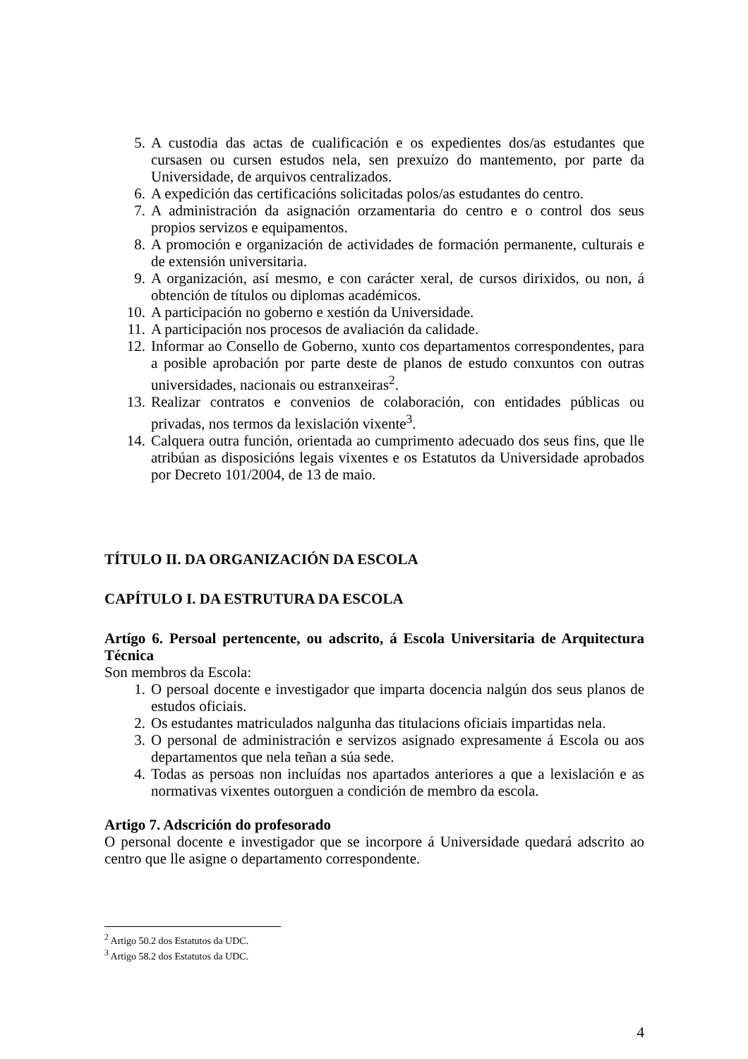5. A custodia das actas de cualificación e os expedientes dos/as estudantes que cursasen ou cursen estudos nela, sen prexuízo do mantemento, por parte da Universidade, de arquivos centralizados.
6. A expedición das certificacións solicitadas polos/as estudantes do centro.
7. A administración da asignación orzamentaria do centro e o control dos seus propios servizos e equipamentos.
8. A promoción e organización de actividades de formación permanente, culturais e de extensión universitaria.
9. A organización, así mesmo, e con carácter xeral, de cursos dirixidos, ou non, á obtención de títulos ou diplomas académicos.
10. A participación no goberno e xestión da Universidade.
11. A participación nos procesos de avaliación da calidade.
12. Informar ao Consello de Goberno, xunto cos departamentos correspondentes, para a posible aprobación por parte deste de planos de estudo conxuntos con outras universidades, nacionais ou estranxeiras<sup>2</sup>.
13. Realizar contratos e convenios de colaboración, con entidades públicas ou privadas, nos termos da lexislación vixente<sup>3</sup>.
14. Calquera outra función, orientada ao cumprimento adecuado dos seus fins, que lle atribúan as disposicións legais vixentes e os Estatutos da Universidade aprobados por Decreto 101/2004, de 13 de maio.
TÍTULO II. DA ORGANIZACIÓN DA ESCOLA
CAPÍTULO I. DA ESTRUTURA DA ESCOLA
Artígo 6. Persoal pertencente, ou adscrito, á Escola Universitaria de Arquitectura Técnica
Son membros da Escola:
1. O persoal docente e investigador que imparta docencia nalgún dos seus planos de estudos oficiais.
2. Os estudantes matriculados nalgunha das titulacions oficiais impartidas nela.
3. O personal de administración e servizos asignado expresamente á Escola ou aos departamentos que nela teñan a súa sede.
4. Todas as persoas non incluídas nos apartados anteriores a que a lexislación e as normativas vixentes outorguen a condición de membro da escola.
Artigo 7. Adscrición do profesorado
O personal docente e investigador que se incorpore á Universidade quedará adscrito ao centro que lle asigne o departamento correspondente.
<sup>2</sup> Artigo 50.2 dos Estatutos da UDC.
<sup>3</sup> Artigo 58.2 dos Estatutos da UDC.
4